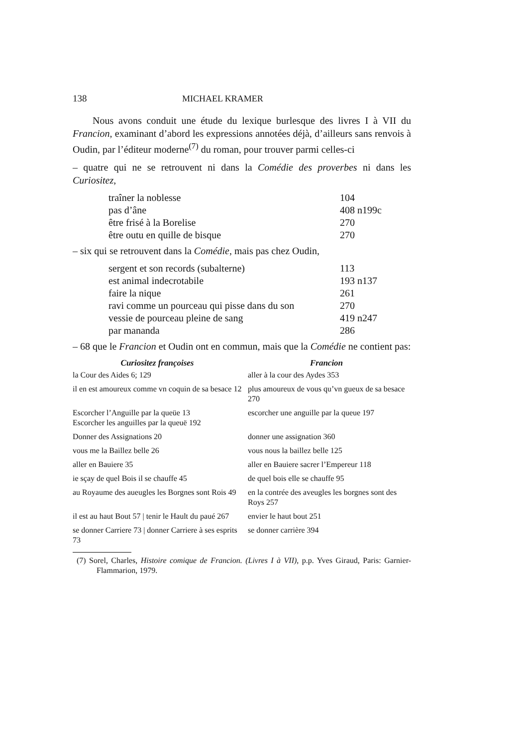138 MICHAEL KRAMER
Nous avons conduit une étude du lexique burlesque des livres I à VII du Francion, examinant d’abord les expressions annotées déjà, d’ailleurs sans renvois à Oudin, par l’éditeur moderne<sup>(7)</sup> du roman, pour trouver parmi celles-ci
– quatre qui ne se retrouvent ni dans la Comédie des proverbes ni dans les Curiositez,
| traîner la noblesse | 104 |
| pas d’âne | 408 n199c |
| être frisé à la Borelise | 270 |
| être outu en quille de bisque | 270 |
– six qui se retrouvent dans la Comédie, mais pas chez Oudin,
| sergent et son records (subalterne) | 113 |
| est animal indecrotabile | 193 n137 |
| faire la nique | 261 |
| ravi comme un pourceau qui pisse dans du son | 270 |
| vessie de pourceau pleine de sang | 419 n247 |
| par mananda | 286 |
– 68 que le Francion et Oudin ont en commun, mais que la Comédie ne contient pas:
| Curiositez françoises | Francion |
| --- | --- |
| la Cour des Aides 6; 129 | aller à la cour des Aydes 353 |
| il en est amoureux comme vn coquin de sa besace 12 | plus amoureux de vous qu’vn gueux de sa besace 270 |
| Escorcher l’Anguille par la queüe 13 Escorcher les anguilles par la queuë 192 | escorcher une anguille par la queue 197 |
| Donner des Assignations 20 | donner une assignation 360 |
| vous me la Baillez belle 26 | vous nous la baillez belle 125 |
| aller en Bauiere 35 | aller en Bauiere sacrer l’Empereur 118 |
| ie sçay de quel Bois il se chauffe 45 | de quel bois elle se chauffe 95 |
| au Royaume des aueugles les Borgnes sont Rois 49 | en la contrée des aveugles les borgnes sont des Roys 257 |
| il est au haut Bout 57 / tenir le Hault du paué 267 | envier le haut bout 251 |
| se donner Carriere 73 / donner Carriere à ses esprits 73 | se donner carrière 394 |
(7) Sorel, Charles, Histoire comique de Francion. (Livres I à VII), p.p. Yves Giraud, Paris: Garnier-Flammarion, 1979.